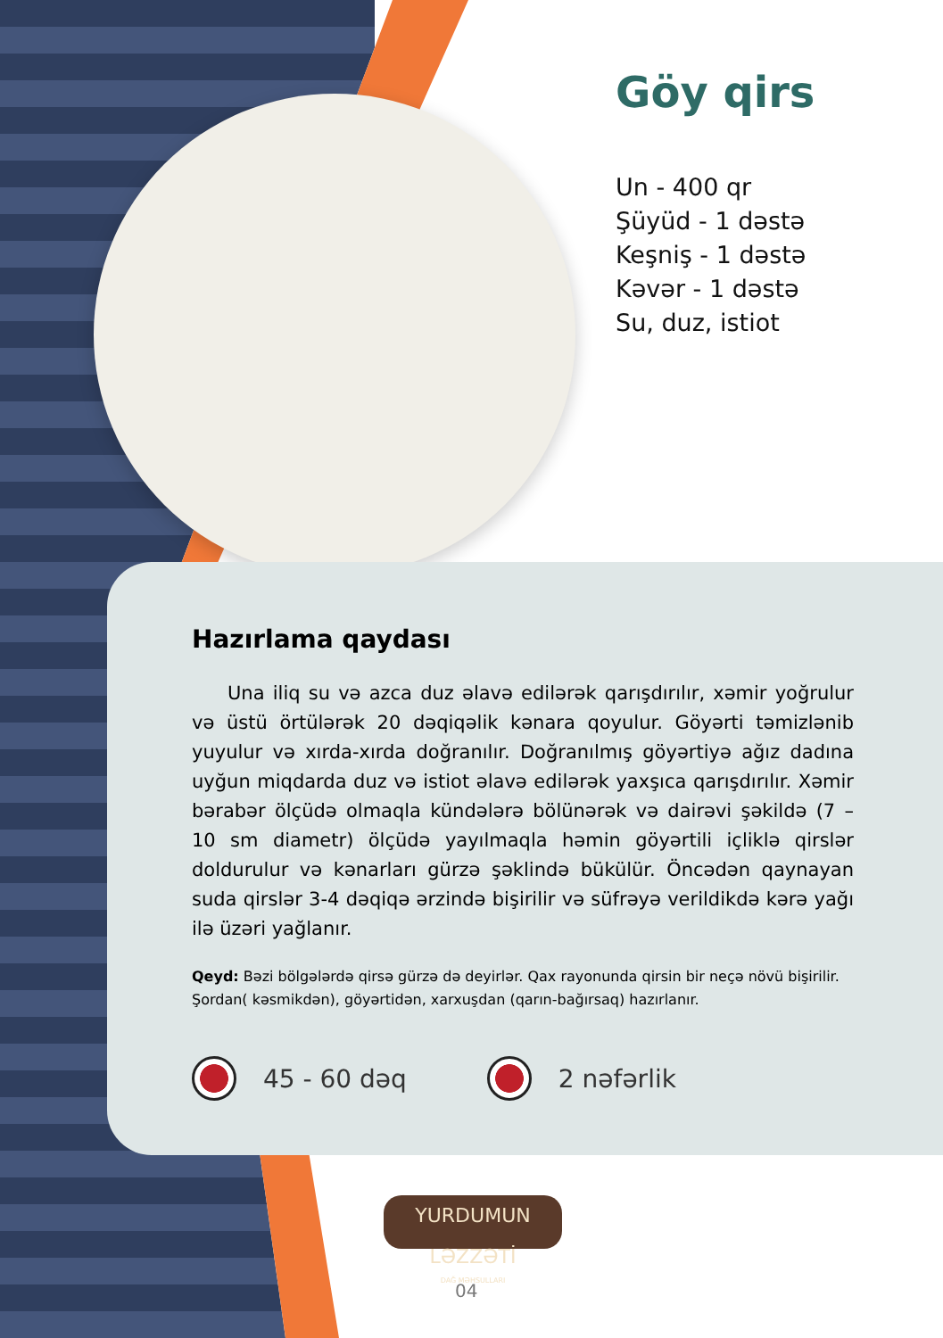Göy qirs
Un - 400 qr
Şüyüd - 1 dəstə
Keşniş - 1 dəstə
Kəvər - 1 dəstə
Su, duz, istiot
Hazırlama qaydası
Una iliq su və azca duz əlavə edilərək qarışdırılır, xəmir yoğrulur və üstü örtülərək 20 dəqiqəlik kənara qoyulur. Göyərti təmizlənib yuyulur və xırda-xırda doğranılır. Doğranılmış göyərtiyə ağız dadına uyğun miqdarda duz və istiot əlavə edilərək yaxşıca qarışdırılır. Xəmir bərabər ölçüdə olmaqla kündələrə bölünərək və dairəvi şəkildə (7 – 10 sm diametr) ölçüdə yayılmaqla həmin göyərtili içliklə qirslər doldurulur və kənarları gürzə şəklində bükülür. Öncədən qaynayan suda qirslər 3-4 dəqiqə ərzində bişirilir və süfrəyə verildikdə kərə yağı ilə üzəri yağlanır.
Qeyd: Bəzi bölgələrdə qirsə gürzə də deyirlər. Qax rayonunda qirsin bir neçə növü bişirilir. Şordan( kəsmikdən), göyərtidən, xarxuşdan (qarın-bağırsaq) hazırlanır.
45 - 60 dəq 2 nəfərlik
YURDUMUN LƏZZƏTİ
DAĞ MƏHSULLARI
04